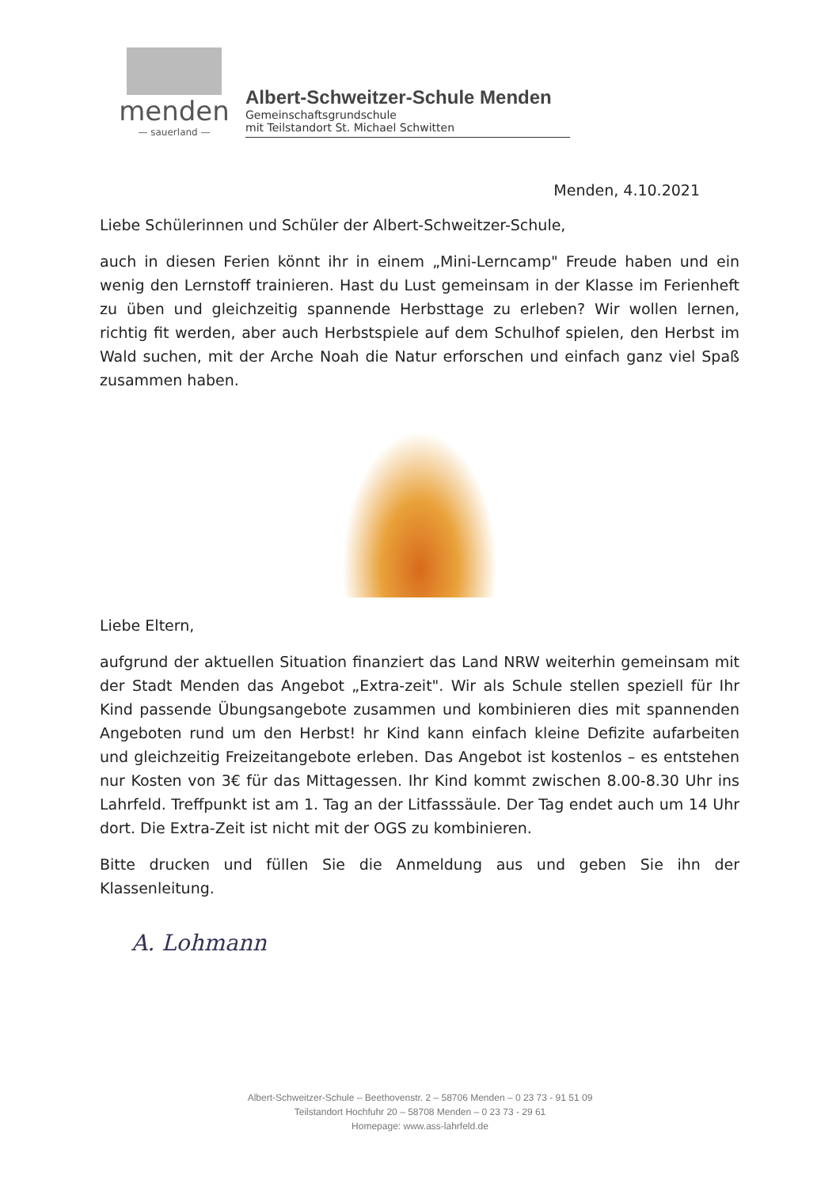menden
— sauerland —
Albert-Schweitzer-Schule Menden
Gemeinschaftsgrundschule
mit Teilstandort St. Michael Schwitten
Menden, 4.10.2021
Liebe Schülerinnen und Schüler der Albert-Schweitzer-Schule,
auch in diesen Ferien könnt ihr in einem „Mini-Lerncamp" Freude haben und ein wenig den Lernstoff trainieren. Hast du Lust gemeinsam in der Klasse im Ferienheft zu üben und gleichzeitig spannende Herbsttage zu erleben? Wir wollen lernen, richtig fit werden, aber auch Herbstspiele auf dem Schulhof spielen, den Herbst im Wald suchen, mit der Arche Noah die Natur erforschen und einfach ganz viel Spaß zusammen haben.
Liebe Eltern,
aufgrund der aktuellen Situation finanziert das Land NRW weiterhin gemeinsam mit der Stadt Menden das Angebot „Extra-zeit". Wir als Schule stellen speziell für Ihr Kind passende Übungsangebote zusammen und kombinieren dies mit spannenden Angeboten rund um den Herbst! hr Kind kann einfach kleine Defizite aufarbeiten und gleichzeitig Freizeitangebote erleben. Das Angebot ist kostenlos – es entstehen nur Kosten von 3€ für das Mittagessen. Ihr Kind kommt zwischen 8.00-8.30 Uhr ins Lahrfeld. Treffpunkt ist am 1. Tag an der Litfasssäule. Der Tag endet auch um 14 Uhr dort. Die Extra-Zeit ist nicht mit der OGS zu kombinieren.
Bitte drucken und füllen Sie die Anmeldung aus und geben Sie ihn der Klassenleitung.
A. Lohmann
Albert-Schweitzer-Schule – Beethovenstr. 2 – 58706 Menden – 0 23 73 - 91 51 09
Teilstandort Hochfuhr 20 – 58708 Menden – 0 23 73 - 29 61
Homepage: www.ass-lahrfeld.de